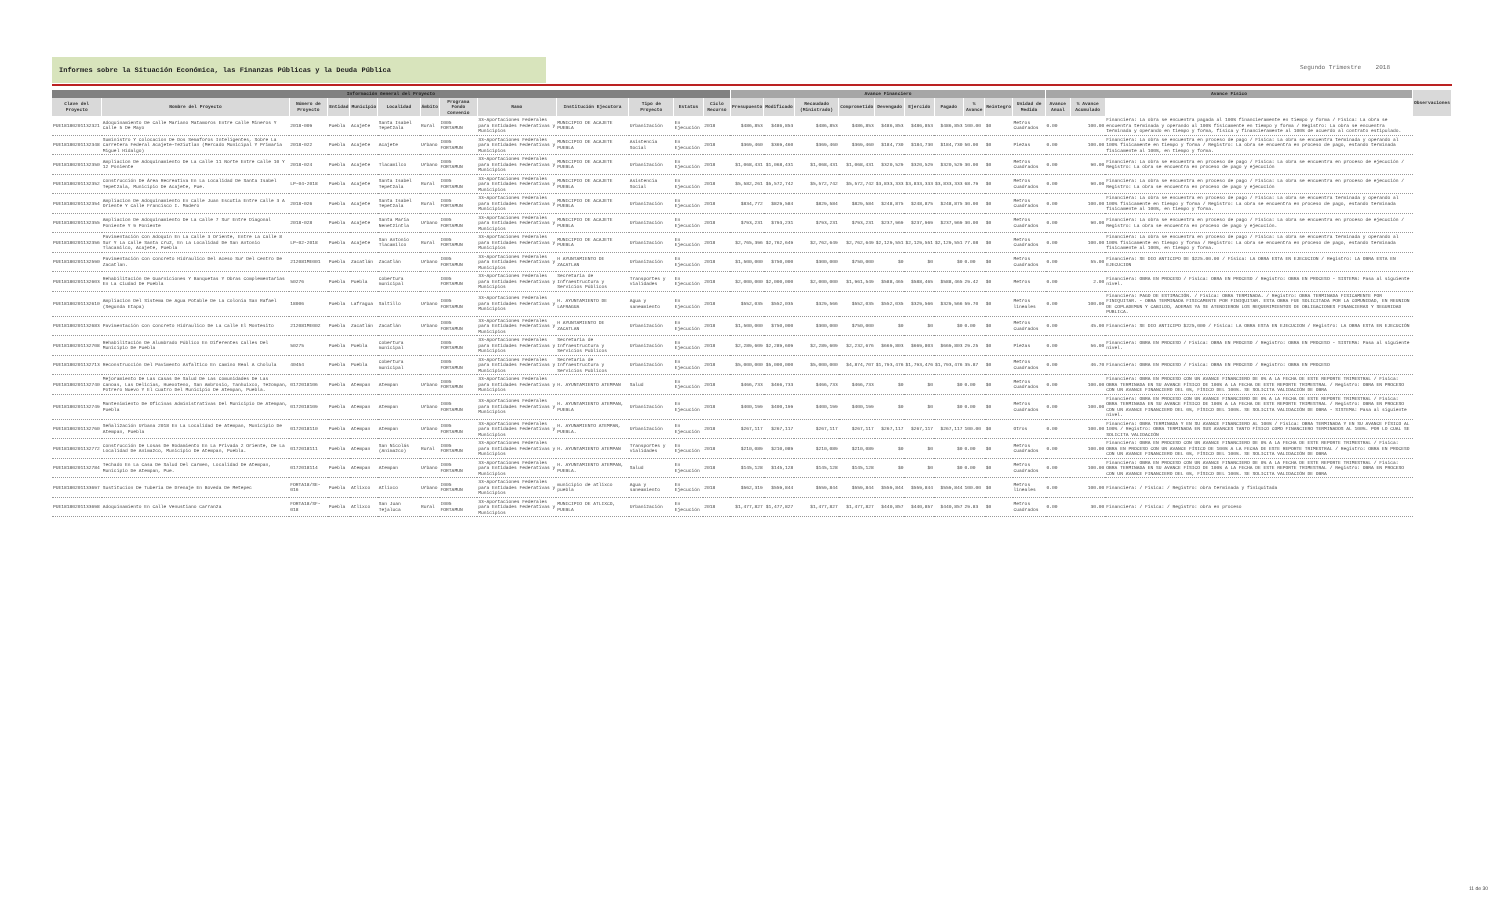Informes sobre la Situación Económica, las Finanzas Públicas y la Deuda Pública
Segundo Trimestre 2018
| Información General del Proyecto | | | | | | | | | | | | | Avance Financiero | | | | | | | | | | Avance Físico | | | Observaciones |
| --- | --- | --- | --- | --- | --- | --- | --- | --- | --- | --- | --- | --- | --- | --- | --- | --- | --- | --- | --- | --- | --- | --- | --- | --- | --- | --- |
| Clave del Proyecto | Nombre del Proyecto | Número de Proyecto | Entidad | Municipio | Localidad | Ámbito | Programa Fondo Convenio | Ramo | Institución Ejecutora | Tipo de Proyecto | Estatus | Ciclo Recurso | Presupuesto | Modificado | Recaudado (Ministrado) | Comprometido | Devengado | Ejercido | Pagado | % Avance | Reintegro | Unidad de Medida | Avance Anual | % Avance Acumulado | | |
| PUE18180201132321 | Adoquinamiento De Calle Mariano Matamoros Entre Calle Mineros Y Calle 5 De Mayo | 2018-009 | Puebla | Acajete | Santa Isabel Tepetzala | Rural | I005 FORTAMUN | 33-Aportaciones Federales para Entidades Federativas y Municipios | MUNICIPIO DE ACAJETE PUEBLA | Urbanización | En Ejecución | 2018 | $486,853 | $486,853 | $486,853 | $486,853 | $486,853 | $486,853 | $486,853 | 100.00 | $0 | Metros Cuadrados | 0.00 | 100.00 | Financiera: La obra se encuentra pagada al 100% financieramente en tiempo y forma / Física: La obra se encuentra terminada y operando al 100% físicamente en tiempo y forma / Registro: La obra se encuentra terminada y operando en tiempo y forma, física y financieramente al 100% de acuerdo al contrato estipulado. | |
| PUE18180201132348 | Suministro Y Colocacion De Dos Semaforos Inteligentes, Sobre La Carretera Federal Acajete-Teziutlan (Mercado Municipal Y Primaria Miguel Hidalgo) | 2018-022 | Puebla | Acajete | Acajete | Urbano | I005 FORTAMUN | 33-Aportaciones Federales para Entidades Federativas y Municipios | MUNICIPIO DE ACAJETE PUEBLA | Asistencia Social | En Ejecución | 2018 | $369,460 | $369,460 | $369,460 | $369,460 | $184,730 | $184,730 | $184,730 | 50.00 | $0 | Piezas | 0.00 | 100.00 | Financiera: La obra se encuentra en proceso de pago / Física: La obra se encuentra terminada y operando al 100% físicamente en tiempo y forma / Registro: La obra se encuentra en proceso de pago, estando terminada físicamente al 100%, en tiempo y forma. | |
| PUE18180201132350 | Ampliacion De Adoquinamiento De La Calle 11 Norte Entre Calle 10 Y 12 Poniente | 2018-024 | Puebla | Acajete | Tlacamilco | Urbano | I005 FORTAMUN | 33-Aportaciones Federales para Entidades Federativas y Municipios | MUNICIPIO DE ACAJETE PUEBLA | Urbanización | En Ejecución | 2018 | $1,068,431 | $1,068,431 | $1,068,431 | $1,068,431 | $320,529 | $320,529 | $320,529 | 30.00 | $0 | Metros Cuadrados | 0.00 | 90.00 | Financiera: La obra se encuentra en proceso de pago / Física: La obra se encuentra en proceso de ejecución / Registro: La obra se encuentra en proceso de pago y ejecución | |
| PUE18180201132352 | Construcción De Área Recreativa En La Localidad De Santa Isabel Tepetzala, Municipio De Acajete, Pue. | LP-04-2018 | Puebla | Acajete | Santa Isabel Tepetzala | Rural | I005 FORTAMUN | 33-Aportaciones Federales para Entidades Federativas y Municipios | MUNICIPIO DE ACAJETE PUEBLA | Asistencia Social | En Ejecución | 2018 | $5,582,261 | $5,572,742 | $5,572,742 | $5,572,742 | $3,833,333 | $3,833,333 | $3,833,333 | 68.79 | $0 | Metros Cuadrados | 0.00 | 90.00 | Financiera: La obra se encuentra en proceso de pago / Física: La obra se encuentra en proceso de ejecución / Registro: La obra se encuentra en proceso de pago y ejecución | |
| PUE18180201132354 | Ampliacion De Adoquinamiento En Calle Juan Escutia Entre Calle 3 A Oriente Y Calle Francisco I. Madero | 2018-026 | Puebla | Acajete | Santa Isabel Tepetzala | Rural | I005 FORTAMUN | 33-Aportaciones Federales para Entidades Federativas y Municipios | MUNICIPIO DE ACAJETE PUEBLA | Urbanización | En Ejecución | 2018 | $834,772 | $829,584 | $829,584 | $829,584 | $248,875 | $248,875 | $248,875 | 30.00 | $0 | Metros Cuadrados | 0.00 | 100.00 | Financiera: La obra se encuentra en proceso de pago / Física: La obra se encuentra terminada y operando al 100% físicamente en tiempo y forma / Registro: La obra se encuentra en proceso de pago, estando terminada físicamente al 100%, en tiempo y forma. | |
| PUE18180201132355 | Ampliacion De Adoquinamiento De La Calle 7 Sur Entre Diagonal Poniente Y 9 Poniente | 2018-028 | Puebla | Acajete | Santa María Nenetzintla | Urbano | I005 FORTAMUN | 33-Aportaciones Federales para Entidades Federativas y Municipios | MUNICIPIO DE ACAJETE PUEBLA | Urbanización | En Ejecución | 2018 | $793,231 | $793,231 | $793,231 | $793,231 | $237,969 | $237,969 | $237,969 | 30.00 | $0 | Metros Cuadrados | 0.00 | 90.00 | Financiera: La obra se encuentra en proceso de pago / Física: La obra se encuentra en proceso de ejecución / Registro: La obra se encuentra en proceso de pago y ejecución. | |
| PUE18180201132356 | Pavimentación Con Adoquín En La Calle 3 Oriente, Entre La Calle 8 Sur Y La Calle Santa Cruz, En La Localidad De San Antonio Tlacamilco, Acajete, Puebla | LP-02-2018 | Puebla | Acajete | San Antonio Tlacamilco | Rural | I005 FORTAMUN | 33-Aportaciones Federales para Entidades Federativas y Municipios | MUNICIPIO DE ACAJETE PUEBLA | Urbanización | En Ejecución | 2018 | $2,765,396 | $2,762,649 | $2,762,649 | $2,762,649 | $2,129,551 | $2,129,551 | $2,129,551 | 77.08 | $0 | Metros Cuadrados | 0.00 | 100.00 | Financiera: La obra se encuentra en proceso de pago / Física: La obra se encuentra terminada y operando al 100% físicamente en tiempo y forma / Registro: La obra se encuentra en proceso de pago, estando terminada físicamente al 100%, en tiempo y forma. | |
| PUE18180201132590 | Pavimentación Con Concreto Hidraulico Del Aceso Sur Del Centro De Zacatlan. | 212081ME001 | Puebla | Zacatlán | Zacatlán | Urbano | I005 FORTAMUN | 33-Aportaciones Federales para Entidades Federativas y Municipios | H AYUNTAMIENTO DE ZACATLAN | Urbanización | En Ejecución | 2018 | $1,500,000 | $750,000 | $300,000 | $750,000 | $0 | $0 | $0 | 0.00 | $0 | Metros Cuadrados | 0.00 | 55.00 | Financiera: SE DIO ANTICIPO DE $225.00.00 / Física: LA OBRA ESTA EN EJECUCION / Registro: LA OBRA ESTA EN EJECUCION | |
| PUE18180201132603 | Rehabilitación De Guarniciones Y Banquetas Y Obras Complementarias En La Ciudad De Puebla | 50276 | Puebla | Puebla | Cobertura municipal | | I005 FORTAMUN | 33-Aportaciones Federales para Entidades Federativas y Municipios | Secretaria de Infraestructura y Servicios Públicos | Transportes y vialidades | En Ejecución | 2018 | $2,000,000 | $2,000,000 | $2,000,000 | $1,961,549 | $588,465 | $588,465 | $588,465 | 29.42 | $0 | Metros | 0.00 | 2.00 | Financiera: OBRA EN PROCESO / Física: OBRA EN PROCESO / Registro: OBRA EN PROCESO - SISTEMA: Pasa al siguiente nivel. | |
| PUE18180201132610 | Ampliacion Del Sistema De Agua Potable De La Colonia San Rafael (Segunda Etapa) | 18006 | Puebla | Lafragua | Saltillo | Urbano | I005 FORTAMUN | 33-Aportaciones Federales para Entidades Federativas y Municipios | H. AYUNTAMIENTO DE LAFRAGUA | Agua y saneamiento | En Ejecución | 2018 | $552,035 | $552,035 | $329,566 | $552,035 | $552,035 | $329,566 | $329,566 | 59.70 | $0 | Metros lineales | 0.00 | 100.00 | Financiera: PAGO DE ESTIMACIÓN. / Física: OBRA TERMINADA. / Registro: OBRA TERMINADA FISICAMENTE POR FINIQUITAR. - OBRA TERMINADA FISICAMENTE POR FINIQUITAR. ESTA OBRA FUE SOLICITADA POR LA COMUNIDAD, EN REUNION DE COPLADEMUN Y CABILDO, ADEMAS YA SE ATENDIERON LOS REQUERIMIENTOS DE OBLIGACIONES FINANCIERAS Y SEGURIDAD PUBLICA. | |
| PUE18180201132683 | Pavimentación Con Concreto Hidraulico De La Calle El Montesito | 212081ME002 | Puebla | Zacatlán | Zacatlán | Urbano | I005 FORTAMUN | 33-Aportaciones Federales para Entidades Federativas y Municipios | H AYUNTAMIENTO DE ZACATLAN | Urbanización | En Ejecución | 2018 | $1,500,000 | $750,000 | $300,000 | $750,000 | $0 | $0 | $0 | 0.00 | $0 | Metros Cuadrados | 0.00 | 45.00 | Financiera: SE DIO ANTICIPO $225,000 / Física: LA OBRA ESTA EN EJECUCION / Registro: LA OBRA ESTA EN EJECUCIÓN | |
| PUE18180201132708 | Rehabilitación De Alumbrado Público En Diferentes Calles Del Municipio De Puebla | 50275 | Puebla | Puebla | Cobertura municipal | | I005 FORTAMUN | 33-Aportaciones Federales para Entidades Federativas y Municipios | Secretaria de Infraestructura y Servicios Publicos | Urbanización | En Ejecución | 2018 | $2,289,609 | $2,289,609 | $2,289,609 | $2,232,676 | $669,803 | $669,803 | $669,803 | 29.25 | $0 | Piezas | 0.00 | 56.00 | Financiera: OBRA EN PROCESO / Física: OBRA EN PROCESO / Registro: OBRA EN PROCESO - SISTEMA: Pasa al siguiente nivel. | |
| PUE18180201132713 | Reconstrucción Del Pavimento Asfaltico En Camino Real A Cholula | 40454 | Puebla | Puebla | Cobertura municipal | | I005 FORTAMUN | 33-Aportaciones Federales para Entidades Federativas y Municipios | Secretaria de Infraestructura y Servicios Publicos | Urbanización | En Ejecución | 2018 | $5,000,000 | $5,000,000 | $5,000,000 | $4,874,707 | $1,793,476 | $1,793,476 | $1,793,476 | 35.87 | $0 | Metros Cuadrados | 0.00 | 46.70 | Financiera: OBRA EN PROCESO / Física: OBRA EN PROCESO / Registro: OBRA EN PROCESO | |
| PUE18180201132740 | Mejoramiento De Las Casas De Salud De Las Comunidades De Las Canoas, Las Delicias, Huexoteno, San Ambrosio, Tanhuixco, Tezompan, Potrero Nuevo Y El Cuatro Del Municipio De Atempan, Puebla. | 0172018106 | Puebla | Atempan | Atempan | Urbano | I005 FORTAMUN | 33-Aportaciones Federales para Entidades Federativas y Municipios | H. AYUNTAMIENTO ATEMPAN | Salud | En Ejecución | 2018 | $466,733 | $466,733 | $466,733 | $466,733 | $0 | $0 | $0 | 0.00 | $0 | Metros Cuadrados | 0.00 | 100.00 | Financiera: OBRA EN PROCESO CON UN AVANCE FINANCIERO DE 0% A LA FECHA DE ESTE REPORTE TRIMESTRAL / Física: OBRA TERMINADA EN SU AVANCE FÍSICO DE 100% A LA FECHA DE ESTE REPORTE TRIMESTRAL / Registro: OBRA EN PROCESO CON UN AVANCE FINANCIERO DEL 0%, FÍSICO DEL 100%. SE SOLICITA VALIDACIÓN DE OBRA | |
| PUE18180201132749 | Mantenimiento De Oficinas Administrativas Del Municipio De Atempan, Puebla | 0172018109 | Puebla | Atempan | Atempan | Urbano | I005 FORTAMUN | 33-Aportaciones Federales para Entidades Federativas y Municipios | H. AYUNTAMIENTO ATEMPAN, PUEBLA | Urbanización | En Ejecución | 2018 | $400,199 | $400,199 | $400,199 | $400,199 | $0 | $0 | $0 | 0.00 | $0 | Metros Cuadrados | 0.00 | 100.00 | Financiera: OBRA EN PROCESO CON UN AVANCE FINANCIERO DE 0% A LA FECHA DE ESTE REPORTE TRIMESTRAL / Física: OBRA TERMINADA EN SU AVANCE FÍSICO DE 100% A LA FECHA DE ESTE REPORTE TRIMESTRAL / Registro: OBRA EN PROCESO CON UN AVANCE FINANCIERO DEL 0%, FÍSICO DEL 100%. SE SOLICITA VALIDACIÓN DE OBRA - SISTEMA: Pasa al siguiente nivel. | |
| PUE18180201132760 | Señalización Urbana 2018 En La Localidad De Atempan, Municipio De Atempan, Puebla | 0172018110 | Puebla | Atempan | Atempan | Urbano | I005 FORTAMUN | 33-Aportaciones Federales para Entidades Federativas y Municipios | H. AYUNAMIENTO ATEMPAN, PUEBLA. | Urbanización | En Ejecución | 2018 | $267,117 | $267,117 | $267,117 | $267,117 | $267,117 | $267,117 | $267,117 | 100.00 | $0 | Otros | 0.00 | 100.00 | Financiera: OBRA TERMINADA Y EN SU AVANCE FINANCIERO AL 100% / Física: OBRA TERMINADA Y EN SU AVANCE FÍSICO AL 100% / Registro: OBRA TERMINADA EN SUS AVANCES TANTO FÍSICO COMO FINANCIERO TERMINADOS AL 100%. POR LO CUAL SE SOLICITA VALIDACIÓN | |
| PUE18180201132772 | Construcción De Losas De Rodamiento En La Privada 2 Oriente, De La Localidad De Animazco, Municipio De Atempan, Puebla. | 0172018111 | Puebla | Atempan | San Nicolás (Animazco) | Rural | I005 FORTAMUN | 33-Aportaciones Federales para Entidades Federativas y Municipios | H. AYUNTAMIENTO ATEMPAN | Transportes y vialidades | En Ejecución | 2018 | $210,089 | $210,089 | $210,089 | $210,089 | $0 | $0 | $0 | 0.00 | $0 | Metros Cuadrados | 0.00 | 100.00 | Financiera: OBRA EN PROCESO CON UN AVANCE FINANCIERO DE 0% A LA FECHA DE ESTE REPORTE TRIMESTRAL / Física: OBRA EN PROCESO CON UN AVANCE FÍSICO DE 100% A LA FECHA DE ESTE REPORTE TRIMESTRAL / Registro: OBRA EN PROCESO CON UN AVANCE FINANCIERO DEL 0%, FÍSICO DEL 100%. SE SOLICITA VALIDACIÓN DE OBRA | |
| PUE18180201132784 | Techado En La Casa De Salud Del Carmen, Localidad De Atempan, Municipio De Atempan, Pue. | 0172018114 | Puebla | Atempan | Atempan | Urbano | I005 FORTAMUN | 33-Aportaciones Federales para Entidades Federativas y Municipios | H. AYUNTAMIENTO ATEMPAN, PUEBLA. | Salud | En Ejecución | 2018 | $145,128 | $145,128 | $145,128 | $145,128 | $0 | $0 | $0 | 0.00 | $0 | Metros Cuadrados | 0.00 | 100.00 | Financiera: OBRA EN PROCESO CON UN AVANCE FINANCIERO DE 0% A LA FECHA DE ESTE REPORTE TRIMESTRAL / Física: OBRA TERMINADA EN SU AVANCE FÍSICO DE 100% A LA FECHA DE ESTE REPORTE TRIMESTRAL / Registro: OBRA EN PROCESO CON UN AVANCE FINANCIERO DEL 0%, FÍSICO DEL 100%. SE SOLICITA VALIDACIÓN DE OBRA | |
| PUE18180201133697 | Sustitucion De Tuberia De Drenaje En Boveda De Metepec | FORTA18/SE-016 | Puebla | Atlixco | Atlixco | Urbano | I005 FORTAMUN | 33-Aportaciones Federales para Entidades Federativas y Municipios | municipio de atlixco puebla | Agua y saneamiento | En Ejecución | 2018 | $562,319 | $559,844 | $559,844 | $559,844 | $559,844 | $559,844 | $559,844 | 100.00 | $0 | Metros lineales | 0.00 | 100.00 | Financiera: / Física: / Registro: obra terminada y finiquitada | |
| PUE18180201133698 | Adoquinamiento En Calle Venustiano Carranza | FORTA18/SF-018 | Puebla | Atlixco | San Juan Tejaluca | Rural | I005 FORTAMUN | 33-Aportaciones Federales para Entidades Federativas y Municipios | MUNICIPIO DE ATLIXCO, PUEBLA | Urbanización | En Ejecución | 2018 | $1,477,827 | $1,477,827 | $1,477,827 | $1,477,827 | $440,857 | $440,857 | $440,857 | 29.83 | $0 | Metros Cuadrados | 0.00 | 30.00 | Financiera: / Física: / Registro: obra en proceso | |
11 de 30